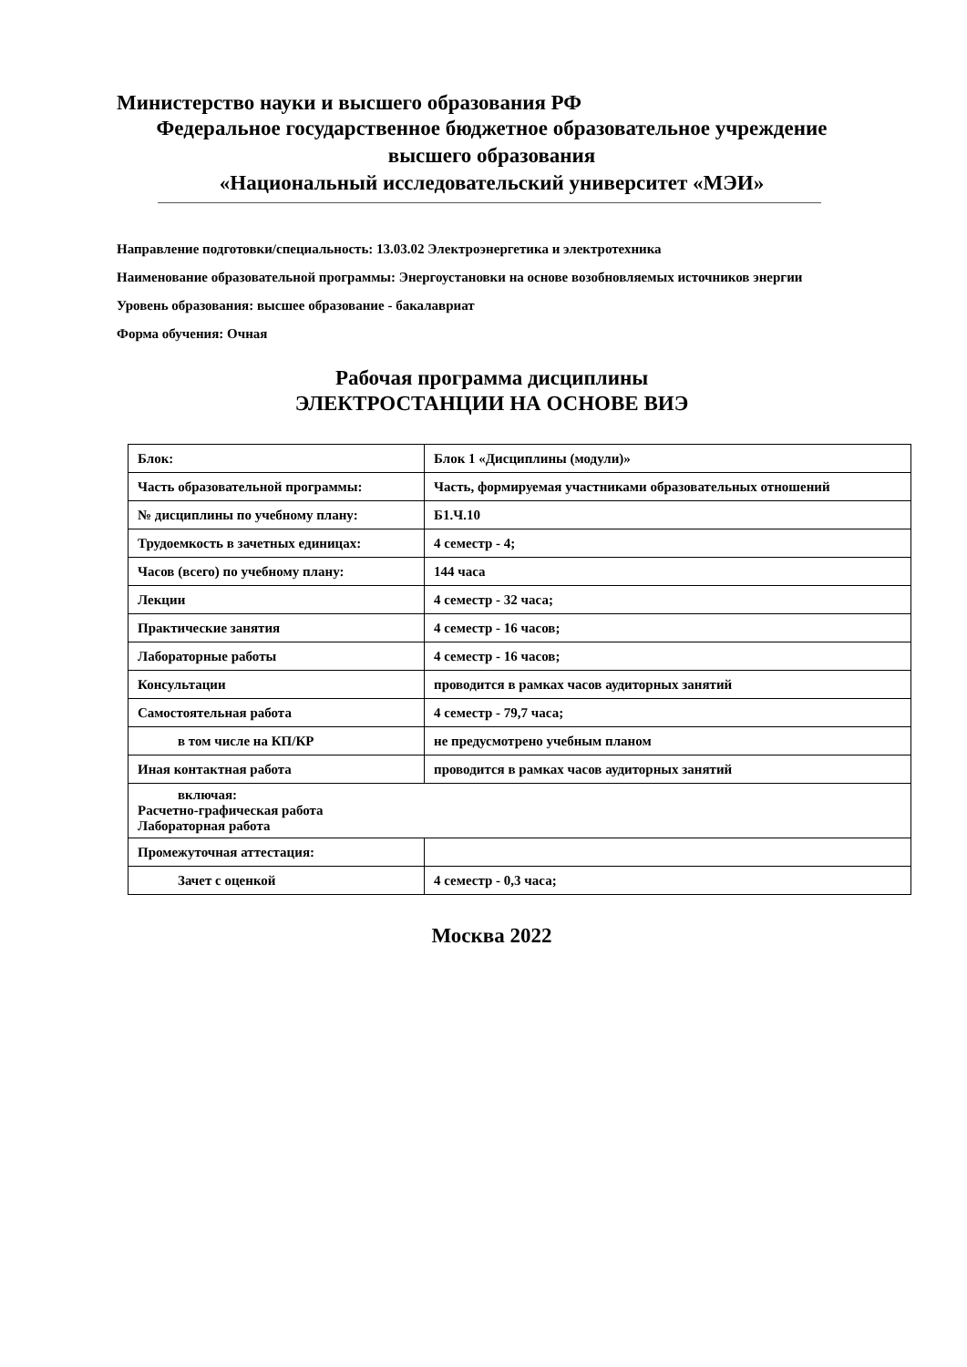Министерство науки и высшего образования РФ
Федеральное государственное бюджетное образовательное учреждение
высшего образования
«Национальный исследовательский университет «МЭИ»
Направление подготовки/специальность: 13.03.02 Электроэнергетика и электротехника
Наименование образовательной программы: Энергоустановки на основе возобновляемых источников энергии
Уровень образования: высшее образование - бакалавриат
Форма обучения: Очная
Рабочая программа дисциплины
ЭЛЕКТРОСТАНЦИИ НА ОСНОВЕ ВИЭ
| Блок: | Блок 1 «Дисциплины (модули)» |
| Часть образовательной программы: | Часть, формируемая участниками образовательных отношений |
| № дисциплины по учебному плану: | Б1.Ч.10 |
| Трудоемкость в зачетных единицах: | 4 семестр - 4; |
| Часов (всего) по учебному плану: | 144 часа |
| Лекции | 4 семестр - 32 часа; |
| Практические занятия | 4 семестр - 16 часов; |
| Лабораторные работы | 4 семестр - 16 часов; |
| Консультации | проводится в рамках часов аудиторных занятий |
| Самостоятельная работа | 4 семестр - 79,7 часа; |
| в том числе на КП/КР | не предусмотрено учебным планом |
| Иная контактная работа | проводится в рамках часов аудиторных занятий |
| включая: Расчетно-графическая работа Лабораторная работа | |
| Промежуточная аттестация: | |
| Зачет с оценкой | 4 семестр - 0,3 часа; |
Москва 2022